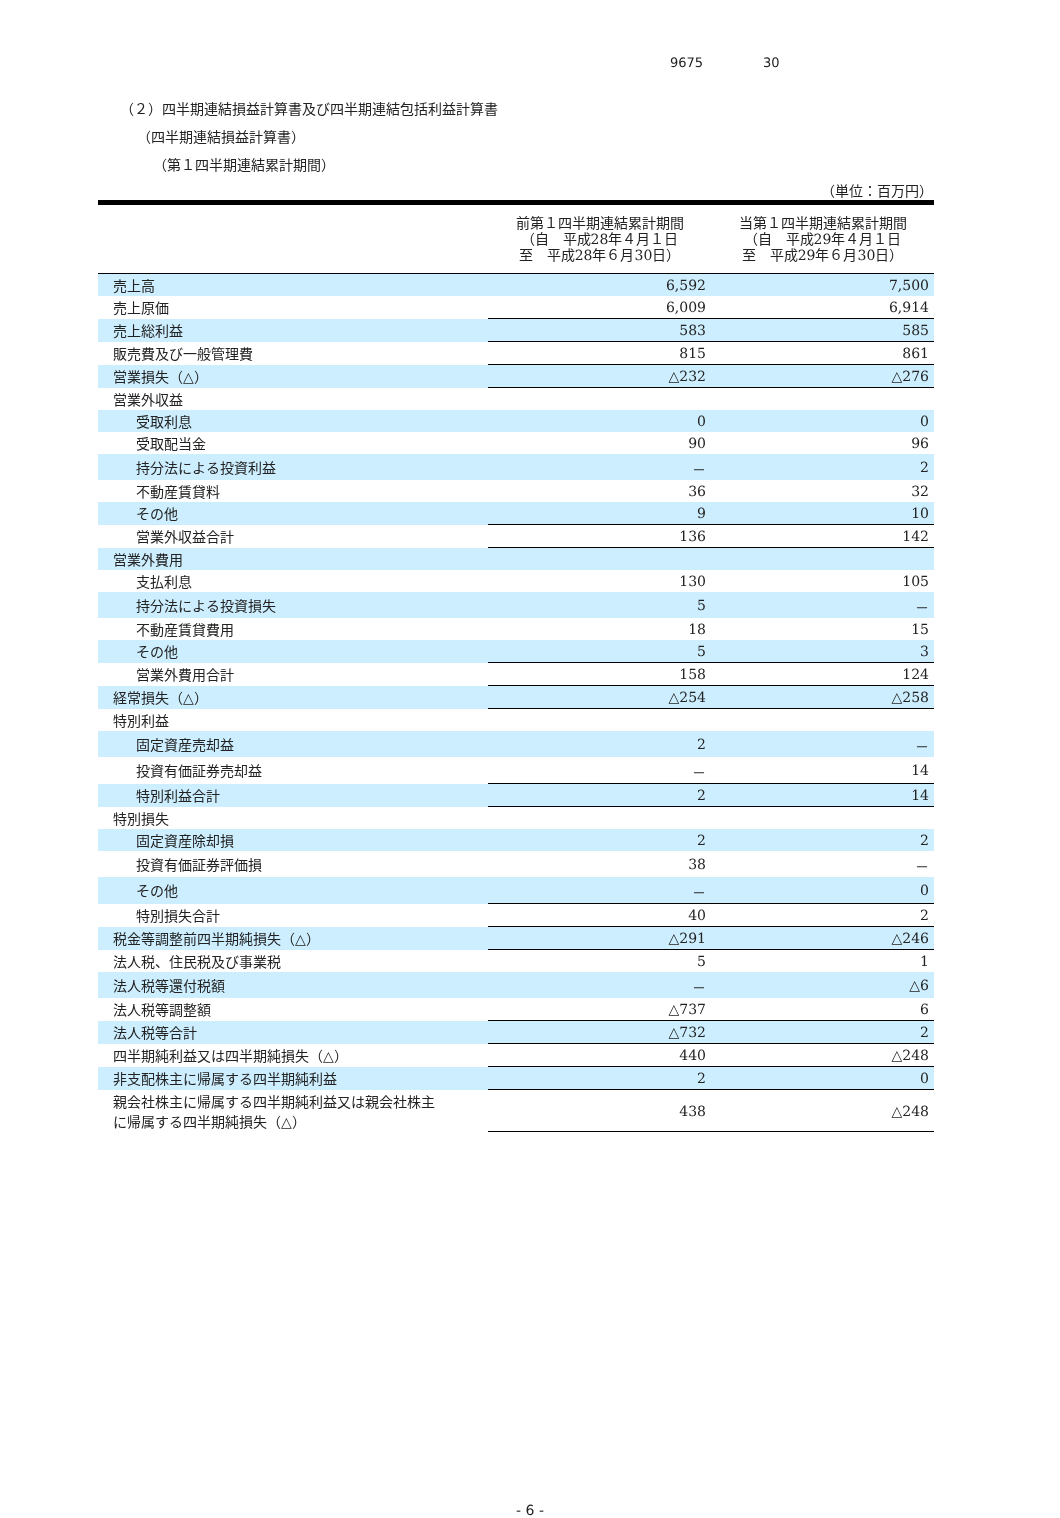9675 30
（２）四半期連結損益計算書及び四半期連結包括利益計算書
（四半期連結損益計算書）
（第１四半期連結累計期間）
（単位：百万円）
| | 前第１四半期連結累計期間 （自 平成28年４月１日 至 平成28年６月30日） | 当第１四半期連結累計期間 （自 平成29年４月１日 至 平成29年６月30日） |
| --- | --- | --- |
| 売上高 | 6,592 | 7,500 |
| 売上原価 | 6,009 | 6,914 |
| 売上総利益 | 583 | 585 |
| 販売費及び一般管理費 | 815 | 861 |
| 営業損失（△） | △232 | △276 |
| 営業外収益 | | |
| 受取利息 | 0 | 0 |
| 受取配当金 | 90 | 96 |
| 持分法による投資利益 | － | 2 |
| 不動産賃貸料 | 36 | 32 |
| その他 | 9 | 10 |
| 営業外収益合計 | 136 | 142 |
| 営業外費用 | | |
| 支払利息 | 130 | 105 |
| 持分法による投資損失 | 5 | － |
| 不動産賃貸費用 | 18 | 15 |
| その他 | 5 | 3 |
| 営業外費用合計 | 158 | 124 |
| 経常損失（△） | △254 | △258 |
| 特別利益 | | |
| 固定資産売却益 | 2 | － |
| 投資有価証券売却益 | － | 14 |
| 特別利益合計 | 2 | 14 |
| 特別損失 | | |
| 固定資産除却損 | 2 | 2 |
| 投資有価証券評価損 | 38 | － |
| その他 | － | 0 |
| 特別損失合計 | 40 | 2 |
| 税金等調整前四半期純損失（△） | △291 | △246 |
| 法人税、住民税及び事業税 | 5 | 1 |
| 法人税等還付税額 | － | △6 |
| 法人税等調整額 | △737 | 6 |
| 法人税等合計 | △732 | 2 |
| 四半期純利益又は四半期純損失（△） | 440 | △248 |
| 非支配株主に帰属する四半期純利益 | 2 | 0 |
| 親会社株主に帰属する四半期純利益又は親会社株主 に帰属する四半期純損失（△） | 438 | △248 |
- 6 -